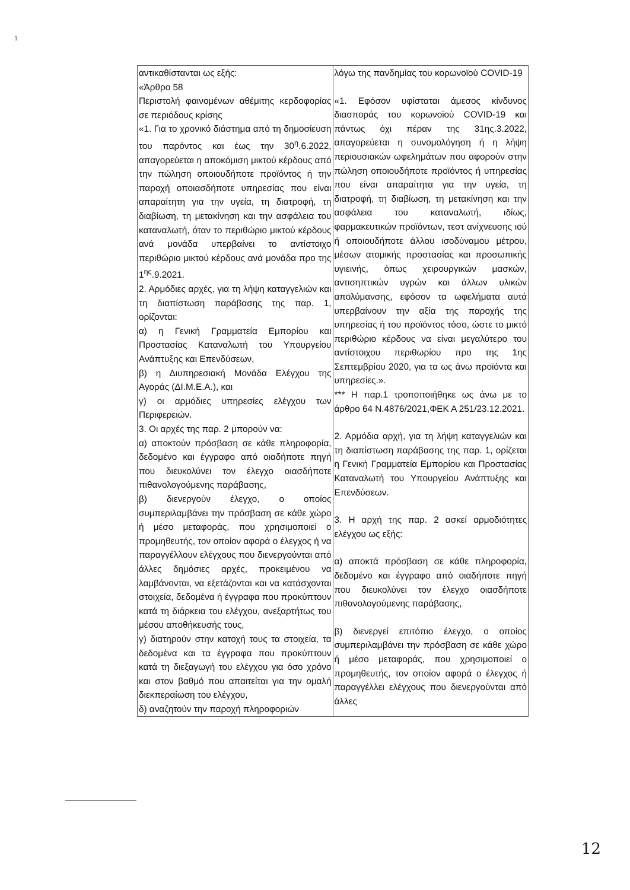1
| αντικαθίστανται ως εξής: «Άρθρο 58 Περιστολή φαινομένων αθέμιτης κερδοφορίας σε περιόδους κρίσης «1. Για το χρονικό διάστημα από τη δημοσίευση του παρόντος και έως την 30<sup>η</sup>.6.2022, απαγορεύεται η αποκόμιση μικτού κέρδους από την πώληση οποιουδήποτε προϊόντος ή την παροχή οποιασδήποτε υπηρεσίας που είναι απαραίτητη για την υγεία, τη διατροφή, τη διαβίωση, τη μετακίνηση και την ασφάλεια του καταναλωτή, όταν το περιθώριο μικτού κέρδους ανά μονάδα υπερβαίνει το αντίστοιχο περιθώριο μικτού κέρδους ανά μονάδα προ της 1<sup>ης</sup>.9.2021. 2. Αρμόδιες αρχές, για τη λήψη καταγγελιών και τη διαπίστωση παράβασης της παρ. 1, ορίζονται: α) η Γενική Γραμματεία Εμπορίου και Προστασίας Καταναλωτή του Υπουργείου Ανάπτυξης και Επενδύσεων, β) η Διυπηρεσιακή Μονάδα Ελέγχου της Αγοράς (ΔΙ.Μ.Ε.Α.), και γ) οι αρμόδιες υπηρεσίες ελέγχου των Περιφερειών. 3. Οι αρχές της παρ. 2 μπορούν να: α) αποκτούν πρόσβαση σε κάθε πληροφορία, δεδομένο και έγγραφο από οιαδήποτε πηγή που διευκολύνει τον έλεγχο οιασδήποτε πιθανολογούμενης παράβασης, β) διενεργούν έλεγχο, ο οποίος συμπεριλαμβάνει την πρόσβαση σε κάθε χώρο ή μέσο μεταφοράς, που χρησιμοποιεί ο προμηθευτής, τον οποίον αφορά ο έλεγχος ή να παραγγέλλουν ελέγχους που διενεργούνται από άλλες δημόσιες αρχές, προκειμένου να λαμβάνονται, να εξετάζονται και να κατάσχονται στοιχεία, δεδομένα ή έγγραφα που προκύπτουν κατά τη διάρκεια του ελέγχου, ανεξαρτήτως του μέσου αποθήκευσής τους, γ) διατηρούν στην κατοχή τους τα στοιχεία, τα δεδομένα και τα έγγραφα που προκύπτουν κατά τη διεξαγωγή του ελέγχου για όσο χρόνο και στον βαθμό που απαιτείται για την ομαλή διεκπεραίωση του ελέγχου, δ) αναζητούν την παροχή πληροφοριών | λόγω της πανδημίας του κορωνοϊού COVID-19 «1. Εφόσον υφίσταται άμεσος κίνδυνος διασποράς του κορωνοϊού COVID-19 και πάντως όχι πέραν της 31ης.3.2022, απαγορεύεται η συνομολόγηση ή η λήψη περιουσιακών ωφελημάτων που αφορούν στην πώληση οποιουδήποτε προϊόντος ή υπηρεσίας που είναι απαραίτητα για την υγεία, τη διατροφή, τη διαβίωση, τη μετακίνηση και την ασφάλεια του καταναλωτή, ιδίως, φαρμακευτικών προϊόντων, τεστ ανίχνευσης ιού ή οποιουδήποτε άλλου ισοδύναμου μέτρου, μέσων ατομικής προστασίας και προσωπικής υγιεινής, όπως χειρουργικών μασκών, αντισηπτικών υγρών και άλλων υλικών απολύμανσης, εφόσον τα ωφελήματα αυτά υπερβαίνουν την αξία της παροχής της υπηρεσίας ή του προϊόντος τόσο, ώστε το μικτό περιθώριο κέρδους να είναι μεγαλύτερο του αντίστοιχου περιθωρίου προ της 1ης Σεπτεμβρίου 2020, για τα ως άνω προϊόντα και υπηρεσίες.». *** Η παρ.1 τροποποιήθηκε ως άνω με το άρθρο 64 Ν.4876/2021,ΦΕΚ Α 251/23.12.2021. 2. Αρμόδια αρχή, για τη λήψη καταγγελιών και τη διαπίστωση παράβασης της παρ. 1, ορίζεται η Γενική Γραμματεία Εμπορίου και Προστασίας Καταναλωτή του Υπουργείου Ανάπτυξης και Επενδύσεων. 3. Η αρχή της παρ. 2 ασκεί αρμοδιότητες ελέγχου ως εξής: α) αποκτά πρόσβαση σε κάθε πληροφορία, δεδομένο και έγγραφο από οιαδήποτε πηγή που διευκολύνει τον έλεγχο οιασδήποτε πιθανολογούμενης παράβασης, β) διενεργεί επιτόπιο έλεγχο, ο οποίος συμπεριλαμβάνει την πρόσβαση σε κάθε χώρο ή μέσο μεταφοράς, που χρησιμοποιεί ο προμηθευτής, τον οποίον αφορά ο έλεγχος ή παραγγέλλει ελέγχους που διενεργούνται από άλλες |
12